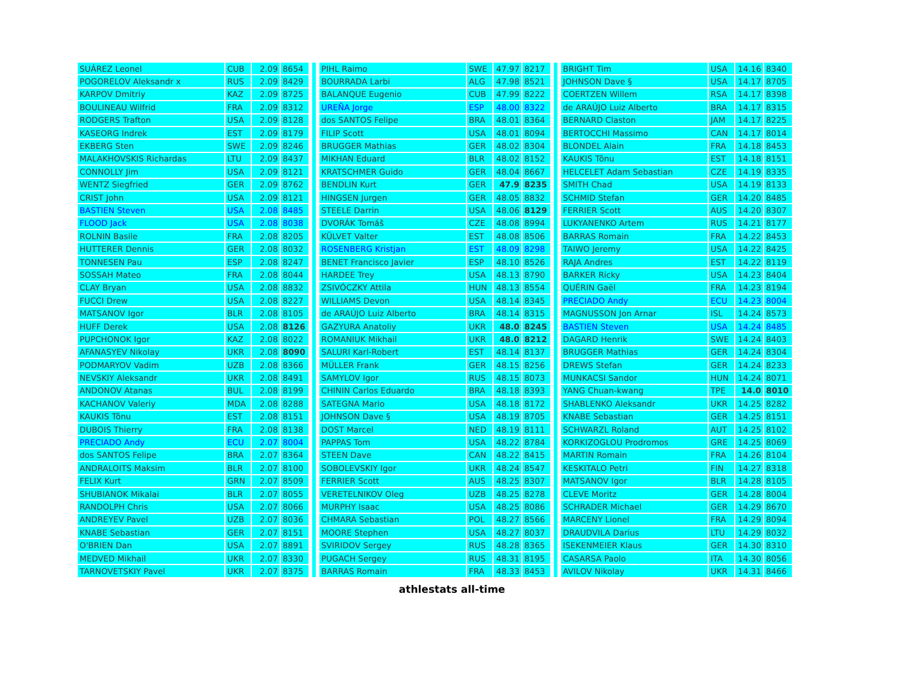| SUÁREZ Leonel | CUB | 2.09 | 8654 |
| POGORELOV Aleksandr x | RUS | 2.09 | 8429 |
| KARPOV Dmitriy | KAZ | 2.09 | 8725 |
| BOULINEAU Wilfrid | FRA | 2.09 | 8312 |
| RODGERS Trafton | USA | 2.09 | 8128 |
| KASEORG Indrek | EST | 2.09 | 8179 |
| EKBERG Sten | SWE | 2.09 | 8246 |
| MALAKHOVSKIS Richardas | LTU | 2.09 | 8437 |
| CONNOLLY Jim | USA | 2.09 | 8121 |
| WENTZ Siegfried | GER | 2.09 | 8762 |
| CRIST John | USA | 2.09 | 8121 |
| BASTIEN Steven | USA | 2.08 | 8485 |
| FLOOD Jack | USA | 2.08 | 8038 |
| ROLNIN Basile | FRA | 2.08 | 8205 |
| HUTTERER Dennis | GER | 2.08 | 8032 |
| TONNESEN Pau | ESP | 2.08 | 8247 |
| SOSSAH Mateo | FRA | 2.08 | 8044 |
| CLAY Bryan | USA | 2.08 | 8832 |
| FUCCI Drew | USA | 2.08 | 8227 |
| MATSANOV Igor | BLR | 2.08 | 8105 |
| HUFF Derek | USA | 2.08 | 8126 |
| PUPCHONOK Igor | KAZ | 2.08 | 8022 |
| AFANASYEV Nikolay | UKR | 2.08 | 8090 |
| PODMARYOV Vadim | UZB | 2.08 | 8366 |
| NEVSKIY Aleksandr | UKR | 2.08 | 8491 |
| ANDONOV Atanas | BUL | 2.08 | 8199 |
| KACHANOV Valeriy | MDA | 2.08 | 8288 |
| KAUKIS Tõnu | EST | 2.08 | 8151 |
| DUBOIS Thierry | FRA | 2.08 | 8138 |
| PRECIADO Andy | ECU | 2.07 | 8004 |
| dos SANTOS Felipe | BRA | 2.07 | 8364 |
| ANDRALOITS Maksim | BLR | 2.07 | 8100 |
| FELIX Kurt | GRN | 2.07 | 8509 |
| SHUBIANOK Mikalai | BLR | 2.07 | 8055 |
| RANDOLPH Chris | USA | 2.07 | 8066 |
| ANDREYEV Pavel | UZB | 2.07 | 8036 |
| KNABE Sebastian | GER | 2.07 | 8151 |
| O'BRIEN Dan | USA | 2.07 | 8891 |
| MEDVED Mikhail | UKR | 2.07 | 8330 |
| TARNOVETSKIY Pavel | UKR | 2.07 | 8375 |
| PIHL Raimo | SWE | 47.97 | 8217 |
| BOURRADA Larbi | ALG | 47.98 | 8521 |
| BALANQUE Eugenio | CUB | 47.99 | 8222 |
| UREÑA Jorge | ESP | 48.00 | 8322 |
| dos SANTOS Felipe | BRA | 48.01 | 8364 |
| FILIP Scott | USA | 48.01 | 8094 |
| BRUGGER Mathias | GER | 48.02 | 8304 |
| MIKHAN Eduard | BLR | 48.02 | 8152 |
| KRATSCHMER Guido | GER | 48.04 | 8667 |
| BENDLIN Kurt | GER | 47.9 | 8235 |
| HINGSEN Jurgen | GER | 48.05 | 8832 |
| STEELE Darrin | USA | 48.06 | 8129 |
| DVORÁK Tomáš | CZE | 48.08 | 8994 |
| KÜLVET Valter | EST | 48.08 | 8506 |
| ROSENBERG Kristjan | EST | 48.09 | 8298 |
| BENET Francisco Javier | ESP | 48.10 | 8526 |
| HARDEE Trey | USA | 48.13 | 8790 |
| ZSIVÓCZKY Attila | HUN | 48.13 | 8554 |
| WILLIAMS Devon | USA | 48.14 | 8345 |
| de ARAÚJO Luiz Alberto | BRA | 48.14 | 8315 |
| GAZYURA Anatoliy | UKR | 48.0 | 8245 |
| ROMANIUK Mikhail | UKR | 48.0 | 8212 |
| SALURI Karl-Robert | EST | 48.14 | 8137 |
| MÜLLER Frank | GER | 48.15 | 8256 |
| SAMYLOV Igor | RUS | 48.15 | 8073 |
| CHININ Carlos Eduardo | BRA | 48.18 | 8393 |
| SATEGNA Mario | USA | 48.18 | 8172 |
| JOHNSON Dave § | USA | 48.19 | 8705 |
| DOST Marcel | NED | 48.19 | 8111 |
| PAPPAS Tom | USA | 48.22 | 8784 |
| STEEN Dave | CAN | 48.22 | 8415 |
| SOBOLEVSKIY Igor | UKR | 48.24 | 8547 |
| FERRIER Scott | AUS | 48.25 | 8307 |
| VERETELNIKOV Oleg | UZB | 48.25 | 8278 |
| MURPHY Isaac | USA | 48.25 | 8086 |
| CHMARA Sebastian | POL | 48.27 | 8566 |
| MOORE Stephen | USA | 48.27 | 8037 |
| SVIRIDOV Sergey | RUS | 48.28 | 8365 |
| PUGACH Sergey | RUS | 48.31 | 8195 |
| BARRAS Romain | FRA | 48.33 | 8453 |
| BRIGHT Tim | USA | 14.16 | 8340 |
| JOHNSON Dave § | USA | 14.17 | 8705 |
| COERTZEN Willem | RSA | 14.17 | 8398 |
| de ARAÚJO Luiz Alberto | BRA | 14.17 | 8315 |
| BERNARD Claston | JAM | 14.17 | 8225 |
| BERTOCCHI Massimo | CAN | 14.17 | 8014 |
| BLONDEL Alain | FRA | 14.18 | 8453 |
| KAUKIS Tõnu | EST | 14.18 | 8151 |
| HELCELET Adam Sebastian | CZE | 14.19 | 8335 |
| SMITH Chad | USA | 14.19 | 8133 |
| SCHMID Stefan | GER | 14.20 | 8485 |
| FERRIER Scott | AUS | 14.20 | 8307 |
| LUKYANENKO Artem | RUS | 14.21 | 8177 |
| BARRAS Romain | FRA | 14.22 | 8453 |
| TAIWO Jeremy | USA | 14.22 | 8425 |
| RAJA Andres | EST | 14.22 | 8119 |
| BARKER Ricky | USA | 14.23 | 8404 |
| QUÉRIN Gaël | FRA | 14.23 | 8194 |
| PRECIADO Andy | ECU | 14.23 | 8004 |
| MAGNUSSON Jon Arnar | ISL | 14.24 | 8573 |
| BASTIEN Steven | USA | 14.24 | 8485 |
| DAGARD Henrik | SWE | 14.24 | 8403 |
| BRUGGER Mathias | GER | 14.24 | 8304 |
| DREWS Stefan | GER | 14.24 | 8233 |
| MUNKACSI Sandor | HUN | 14.24 | 8071 |
| YANG Chuan-kwang | TPE | 14.0 | 8010 |
| SHABLENKO Aleksandr | UKR | 14.25 | 8282 |
| KNABE Sebastian | GER | 14.25 | 8151 |
| SCHWARZL Roland | AUT | 14.25 | 8102 |
| KORKIZOGLOU Prodromos | GRE | 14.25 | 8069 |
| MARTIN Romain | FRA | 14.26 | 8104 |
| KESKITALO Petri | FIN | 14.27 | 8318 |
| MATSANOV Igor | BLR | 14.28 | 8105 |
| CLEVE Moritz | GER | 14.28 | 8004 |
| SCHRADER Michael | GER | 14.29 | 8670 |
| MARCENY Lionel | FRA | 14.29 | 8094 |
| DRAUDVILA Darius | LTU | 14.29 | 8032 |
| ISEKENMEIER Klaus | GER | 14.30 | 8310 |
| CASARSA Paolo | ITA | 14.30 | 8056 |
| AVILOV Nikolay | UKR | 14.31 | 8466 |
athlestats all-time